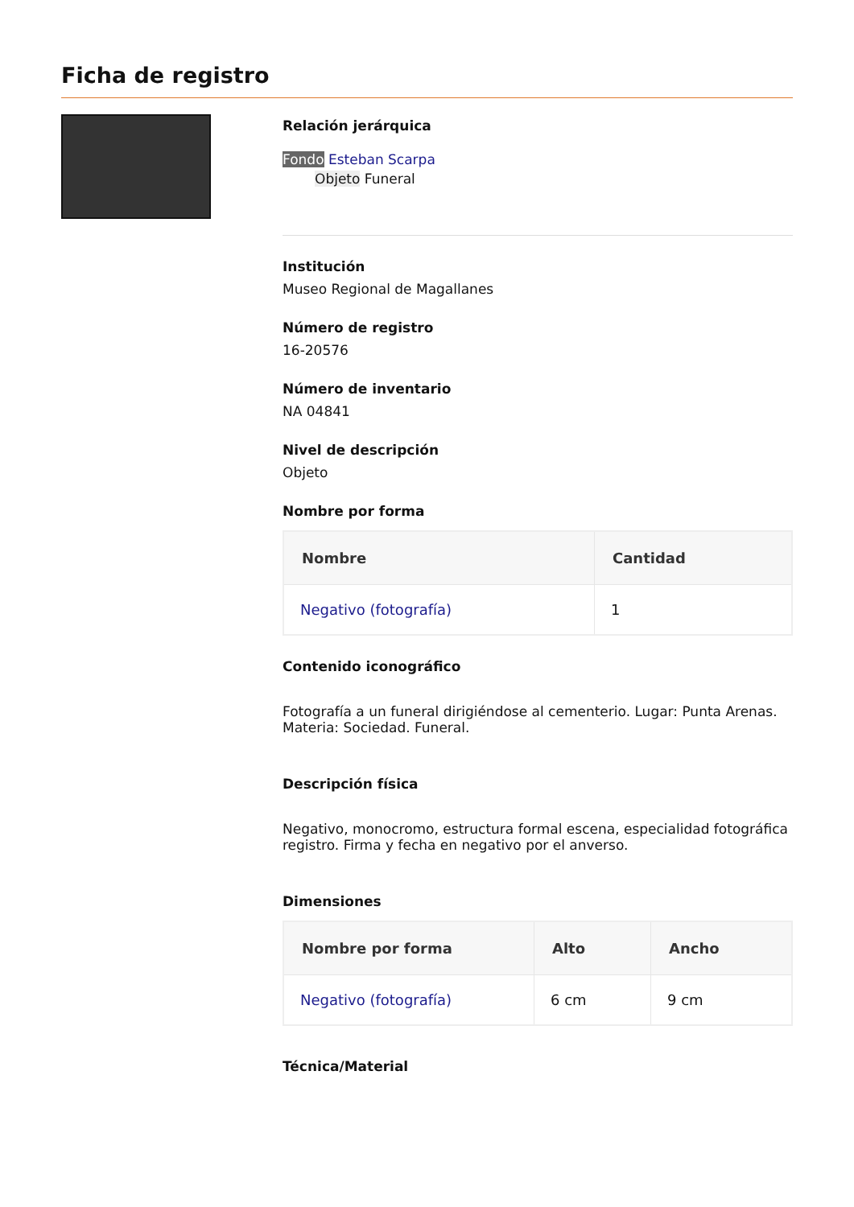Ficha de registro
Relación jerárquica
Fondo Esteban Scarpa
Objeto Funeral
Institución
Museo Regional de Magallanes
Número de registro
16-20576
Número de inventario
NA 04841
Nivel de descripción
Objeto
Nombre por forma
| Nombre | Cantidad |
| --- | --- |
| Negativo (fotografía) | 1 |
Contenido iconográfico
Fotografía a un funeral dirigiéndose al cementerio. Lugar: Punta Arenas. Materia: Sociedad. Funeral.
Descripción física
Negativo, monocromo, estructura formal escena, especialidad fotográfica registro. Firma y fecha en negativo por el anverso.
Dimensiones
| Nombre por forma | Alto | Ancho |
| --- | --- | --- |
| Negativo (fotografía) | 6 cm | 9 cm |
Técnica/Material